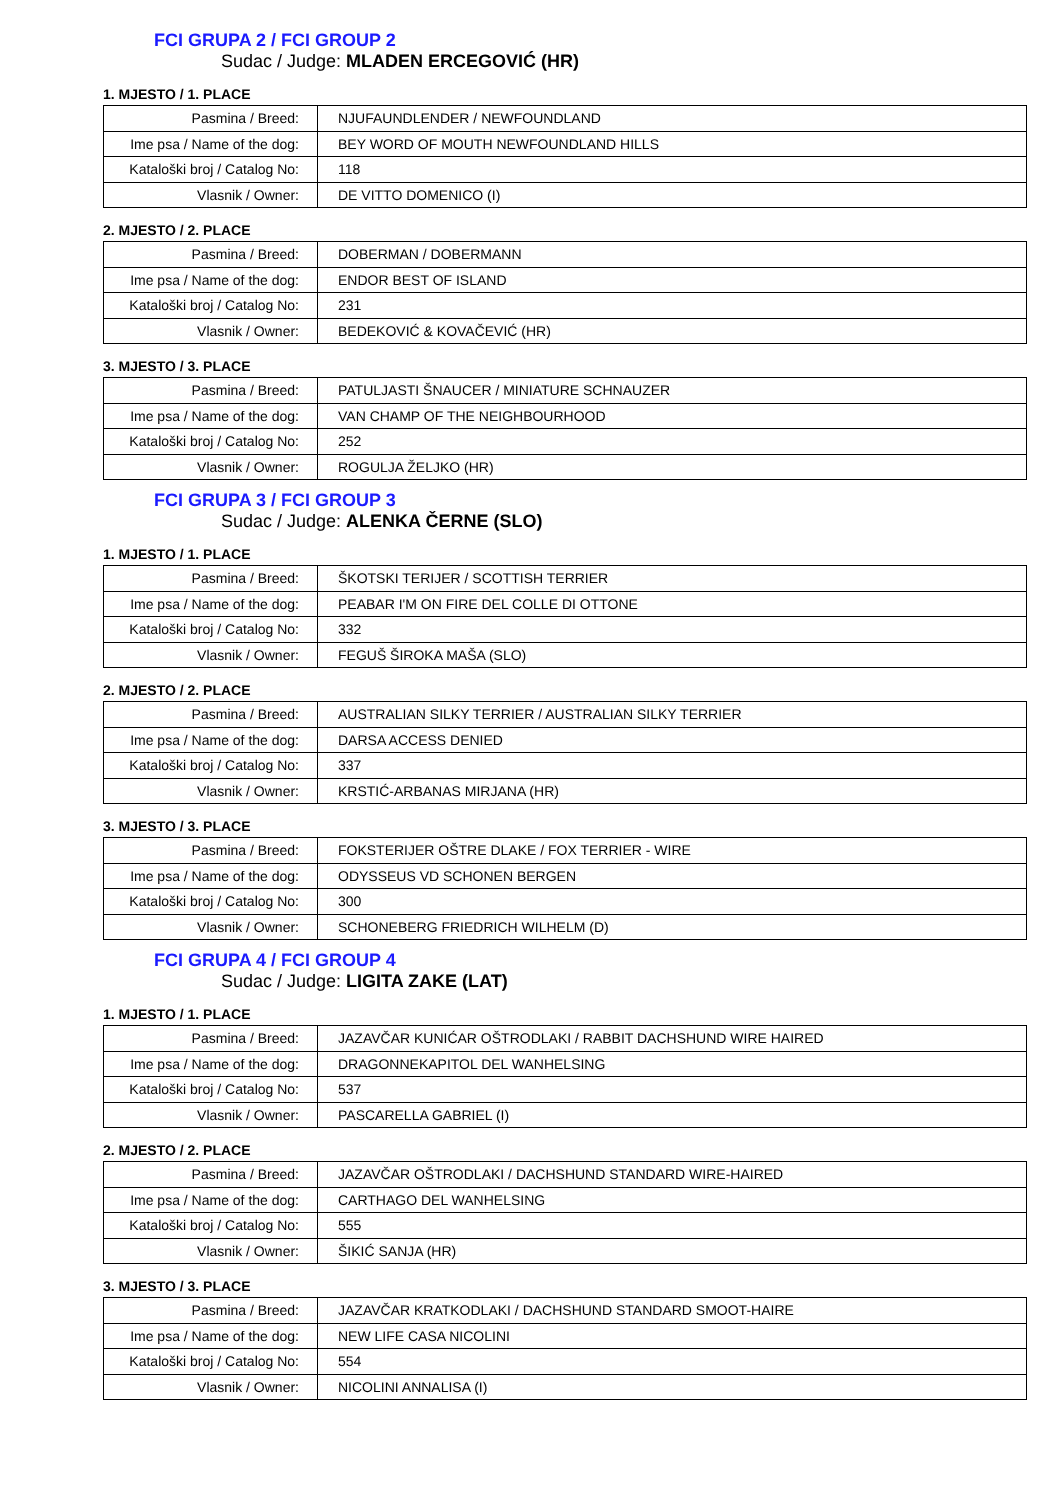FCI GRUPA 2 / FCI GROUP 2
Sudac / Judge: MLADEN ERCEGOVIĆ (HR)
1. MJESTO / 1. PLACE
| Pasmina / Breed: | NJUFAUNDLENDER / NEWFOUNDLAND |
| Ime psa / Name of the dog: | BEY WORD OF MOUTH NEWFOUNDLAND HILLS |
| Kataloški broj / Catalog No: | 118 |
| Vlasnik / Owner: | DE VITTO DOMENICO (I) |
2. MJESTO / 2. PLACE
| Pasmina / Breed: | DOBERMAN / DOBERMANN |
| Ime psa / Name of the dog: | ENDOR BEST OF ISLAND |
| Kataloški broj / Catalog No: | 231 |
| Vlasnik / Owner: | BEDEKOVIĆ & KOVAČEVIĆ (HR) |
3. MJESTO / 3. PLACE
| Pasmina / Breed: | PATULJASTI ŠNAUCER / MINIATURE SCHNAUZER |
| Ime psa / Name of the dog: | VAN CHAMP OF THE NEIGHBOURHOOD |
| Kataloški broj / Catalog No: | 252 |
| Vlasnik / Owner: | ROGULJA ŽELJKO (HR) |
FCI GRUPA 3 / FCI GROUP 3
Sudac / Judge: ALENKA ČERNE (SLO)
1. MJESTO / 1. PLACE
| Pasmina / Breed: | ŠKOTSKI TERIJER / SCOTTISH TERRIER |
| Ime psa / Name of the dog: | PEABAR I'M ON FIRE DEL COLLE DI OTTONE |
| Kataloški broj / Catalog No: | 332 |
| Vlasnik / Owner: | FEGUŠ ŠIROKA MAŠA (SLO) |
2. MJESTO / 2. PLACE
| Pasmina / Breed: | AUSTRALIAN SILKY TERRIER / AUSTRALIAN SILKY TERRIER |
| Ime psa / Name of the dog: | DARSA ACCESS DENIED |
| Kataloški broj / Catalog No: | 337 |
| Vlasnik / Owner: | KRSTIĆ-ARBANAS MIRJANA (HR) |
3. MJESTO / 3. PLACE
| Pasmina / Breed: | FOKSTERIJER OŠTRE DLAKE / FOX TERRIER - WIRE |
| Ime psa / Name of the dog: | ODYSSEUS VD SCHONEN BERGEN |
| Kataloški broj / Catalog No: | 300 |
| Vlasnik / Owner: | SCHONEBERG FRIEDRICH WILHELM (D) |
FCI GRUPA 4 / FCI GROUP 4
Sudac / Judge: LIGITA ZAKE (LAT)
1. MJESTO / 1. PLACE
| Pasmina / Breed: | JAZAVČAR KUNIĆAR OŠTRODLAKI / RABBIT DACHSHUND WIRE HAIRED |
| Ime psa / Name of the dog: | DRAGONNEKAPITOL DEL WANHELSING |
| Kataloški broj / Catalog No: | 537 |
| Vlasnik / Owner: | PASCARELLA GABRIEL (I) |
2. MJESTO / 2. PLACE
| Pasmina / Breed: | JAZAVČAR OŠTRODLAKI / DACHSHUND STANDARD WIRE-HAIRED |
| Ime psa / Name of the dog: | CARTHAGO DEL WANHELSING |
| Kataloški broj / Catalog No: | 555 |
| Vlasnik / Owner: | ŠIKIĆ SANJA (HR) |
3. MJESTO / 3. PLACE
| Pasmina / Breed: | JAZAVČAR KRATKODLAKI / DACHSHUND STANDARD SMOOT-HAIRE |
| Ime psa / Name of the dog: | NEW LIFE CASA NICOLINI |
| Kataloški broj / Catalog No: | 554 |
| Vlasnik / Owner: | NICOLINI ANNALISA (I) |